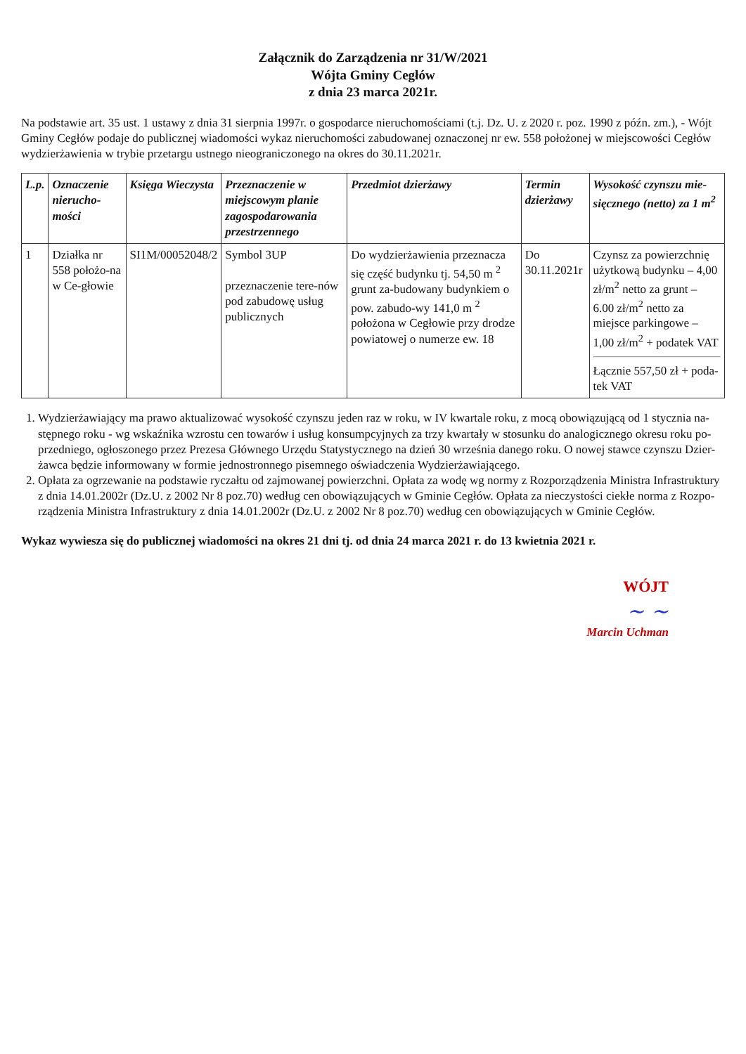Załącznik do Zarządzenia nr 31/W/2021
Wójta Gminy Cegłów
z dnia 23 marca 2021r.
Na podstawie art. 35 ust. 1 ustawy z dnia 31 sierpnia 1997r. o gospodarce nieruchomościami (t.j. Dz. U. z 2020 r. poz. 1990 z późn. zm.), - Wójt Gminy Cegłów podaje do publicznej wiadomości wykaz nieruchomości zabudowanej oznaczonej nr ew. 558 położonej w miejscowości Cegłów wydzierżawienia w trybie przetargu ustnego nieograniczonego na okres do 30.11.2021r.
| L.p. | Oznaczenie nierucho-mości | Księga Wieczysta | Przeznaczenie w miejscowym planie zagospodarowania przestrzennego | Przedmiot dzierżawy | Termin dzierżawy | Wysokość czynszu mie-sięcznego (netto) za 1 m<sup>2</sup> |
| --- | --- | --- | --- | --- | --- | --- |
| 1 | Działka nr 558 położo-na w Ce-głowie | SI1M/00052048/2 | Symbol 3UP przeznaczenie tere-nów pod zabudowę usług publicznych | Do wydzierżawienia przeznacza się część budynku tj. 54,50 m <sup>2</sup> grunt za-budowany budynkiem o pow. zabudo-wy 141,0 m <sup>2</sup> położona w Cegłowie przy drodze powiatowej o numerze ew. 18 | Do 30.11.2021r | Czynsz za powierzchnię użytkową budynku – 4,00 zł/m<sup>2</sup> netto za grunt – 6.00 zł/m<sup>2</sup> netto za miejsce parkingowe – 1,00 zł/m<sup>2</sup> + podatek VAT Łącznie 557,50 zł + poda-tek VAT |
1. Wydzierżawiający ma prawo aktualizować wysokość czynszu jeden raz w roku, w IV kwartale roku, z mocą obowiązującą od 1 stycznia na-stępnego roku - wg wskaźnika wzrostu cen towarów i usług konsumpcyjnych za trzy kwartały w stosunku do analogicznego okresu roku po-przedniego, ogłoszonego przez Prezesa Głównego Urzędu Statystycznego na dzień 30 września danego roku. O nowej stawce czynszu Dzier-żawca będzie informowany w formie jednostronnego pisemnego oświadczenia Wydzierżawiającego.
2. Opłata za ogrzewanie na podstawie ryczałtu od zajmowanej powierzchni. Opłata za wodę wg normy z Rozporządzenia Ministra Infrastruktury z dnia 14.01.2002r (Dz.U. z 2002 Nr 8 poz.70) według cen obowiązujących w Gminie Cegłów. Opłata za nieczystości ciekłe norma z Rozpo-rządzenia Ministra Infrastruktury z dnia 14.01.2002r (Dz.U. z 2002 Nr 8 poz.70) według cen obowiązujących w Gminie Cegłów.
Wykaz wywiesza się do publicznej wiadomości na okres 21 dni tj. od dnia 24 marca 2021 r. do 13 kwietnia 2021 r.
WÓJT
~ ~
Marcin Uchman